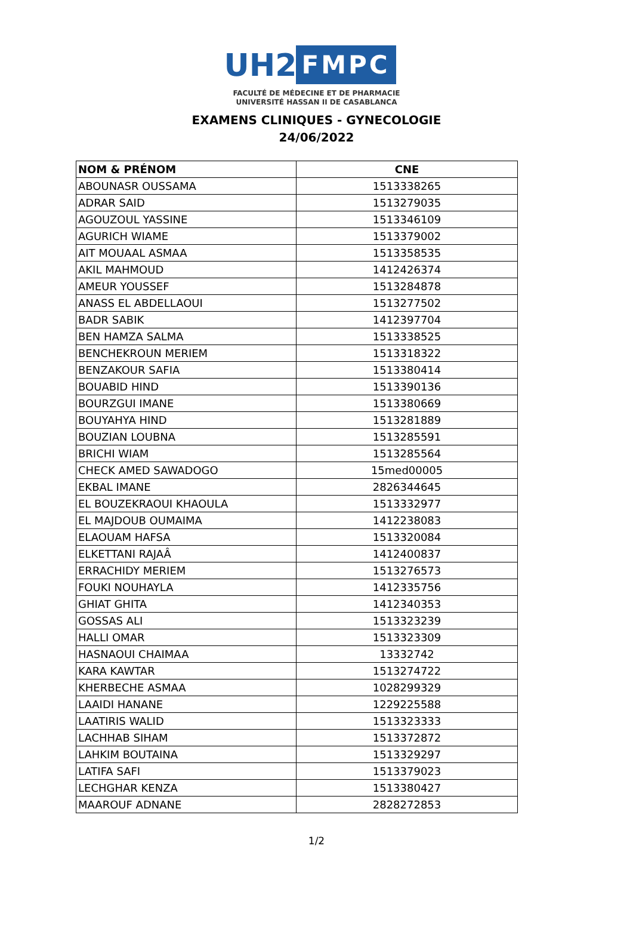UH2
FMPC
FACULTÉ DE MÉDECINE ET DE PHARMACIE
UNIVERSITÉ HASSAN II DE CASABLANCA
EXAMENS CLINIQUES - GYNECOLOGIE
24/06/2022
| NOM & PRÉNOM | CNE |
| --- | --- |
| ABOUNASR OUSSAMA | 1513338265 |
| ADRAR SAID | 1513279035 |
| AGOUZOUL YASSINE | 1513346109 |
| AGURICH WIAME | 1513379002 |
| AIT MOUAAL ASMAA | 1513358535 |
| AKIL MAHMOUD | 1412426374 |
| AMEUR YOUSSEF | 1513284878 |
| ANASS EL ABDELLAOUI | 1513277502 |
| BADR SABIK | 1412397704 |
| BEN HAMZA SALMA | 1513338525 |
| BENCHEKROUN MERIEM | 1513318322 |
| BENZAKOUR SAFIA | 1513380414 |
| BOUABID HIND | 1513390136 |
| BOURZGUI IMANE | 1513380669 |
| BOUYAHYA HIND | 1513281889 |
| BOUZIAN LOUBNA | 1513285591 |
| BRICHI WIAM | 1513285564 |
| CHECK AMED SAWADOGO | 15med00005 |
| EKBAL IMANE | 2826344645 |
| EL BOUZEKRAOUI KHAOULA | 1513332977 |
| EL MAJDOUB OUMAIMA | 1412238083 |
| ELAOUAM HAFSA | 1513320084 |
| ELKETTANI RAJAÂ | 1412400837 |
| ERRACHIDY MERIEM | 1513276573 |
| FOUKI NOUHAYLA | 1412335756 |
| GHIAT GHITA | 1412340353 |
| GOSSAS ALI | 1513323239 |
| HALLI OMAR | 1513323309 |
| HASNAOUI CHAIMAA | 13332742 |
| KARA KAWTAR | 1513274722 |
| KHERBECHE ASMAA | 1028299329 |
| LAAIDI HANANE | 1229225588 |
| LAATIRIS WALID | 1513323333 |
| LACHHAB SIHAM | 1513372872 |
| LAHKIM BOUTAINA | 1513329297 |
| LATIFA SAFI | 1513379023 |
| LECHGHAR KENZA | 1513380427 |
| MAAROUF ADNANE | 2828272853 |
1/2